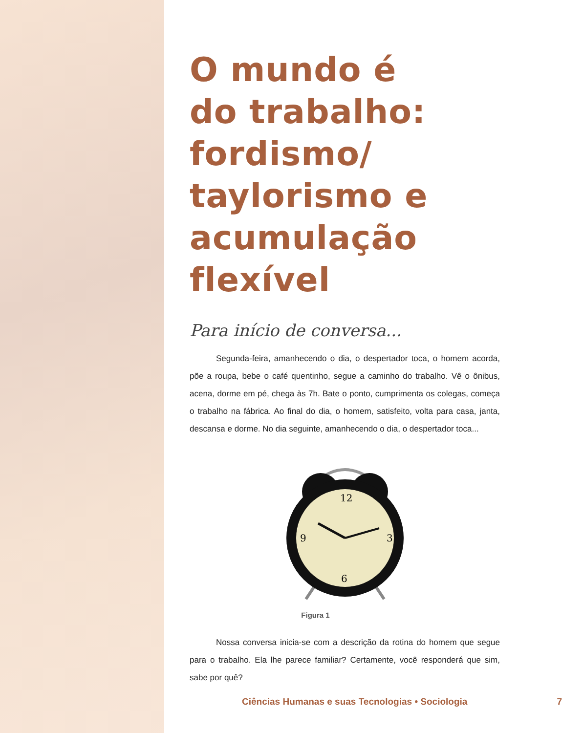O mundo é
do trabalho:
fordismo/
taylorismo e
acumulação
flexível
Para início de conversa...
Segunda-feira, amanhecendo o dia, o despertador toca, o homem acorda, põe a roupa, bebe o café quentinho, segue a caminho do trabalho. Vê o ônibus, acena, dorme em pé, chega às 7h. Bate o ponto, cumprimenta os colegas, começa o trabalho na fábrica. Ao final do dia, o homem, satisfeito, volta para casa, janta, descansa e dorme. No dia seguinte, amanhecendo o dia, o despertador toca...
12
3
6
9
Figura 1
Nossa conversa inicia-se com a descrição da rotina do homem que segue para o trabalho. Ela lhe parece familiar? Certamente, você responderá que sim, sabe por quê?
Ciências Humanas e suas Tecnologias • Sociologia 7